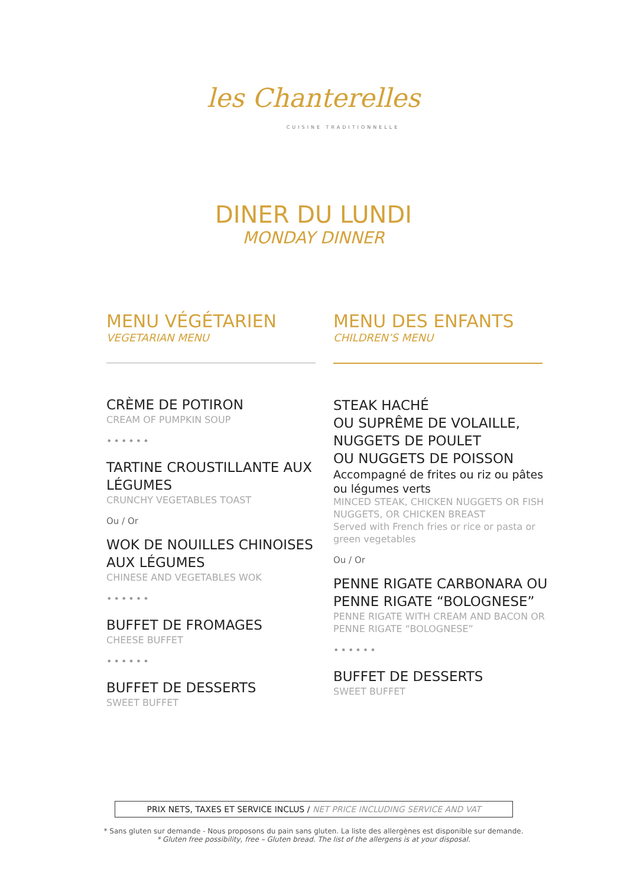les Chanterelles
CUISINE TRADITIONNELLE
DINER DU LUNDI
MONDAY DINNER
MENU VÉGÉTARIEN
VEGETARIAN MENU
CRÈME DE POTIRON
CREAM OF PUMPKIN SOUP
••••••
TARTINE CROUSTILLANTE AUX LÉGUMES
CRUNCHY VEGETABLES TOAST
Ou / Or
WOK DE NOUILLES CHINOISES AUX LÉGUMES
CHINESE AND VEGETABLES WOK
••••••
BUFFET DE FROMAGES
CHEESE BUFFET
••••••
BUFFET DE DESSERTS
SWEET BUFFET
MENU DES ENFANTS
CHILDREN’S MENU
STEAK HACHÉ
OU SUPRÊME DE VOLAILLE,
NUGGETS DE POULET
OU NUGGETS DE POISSON
Accompagné de frites ou riz ou pâtes ou légumes verts
MINCED STEAK, CHICKEN NUGGETS OR FISH NUGGETS, OR CHICKEN BREAST
Served with French fries or rice or pasta or green vegetables
Ou / Or
PENNE RIGATE CARBONARA OU PENNE RIGATE “BOLOGNESE”
PENNE RIGATE WITH CREAM AND BACON OR PENNE RIGATE “BOLOGNESE”
••••••
BUFFET DE DESSERTS
SWEET BUFFET
PRIX NETS, TAXES ET SERVICE INCLUS / NET PRICE INCLUDING SERVICE AND VAT
* Sans gluten sur demande - Nous proposons du pain sans gluten. La liste des allergènes est disponible sur demande.
* Gluten free possibility, free – Gluten bread. The list of the allergens is at your disposal.